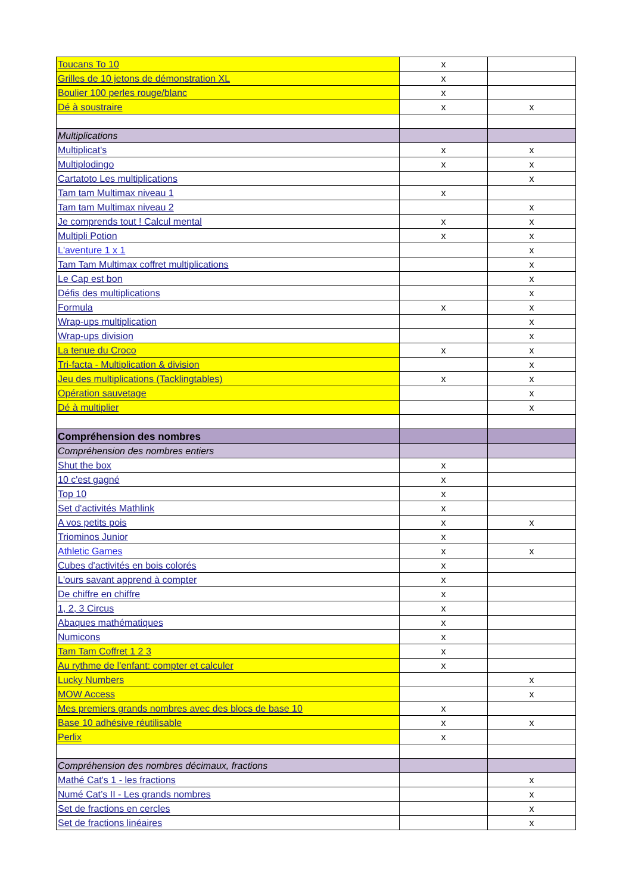| Toucans To 10 | x | |
| Grilles de 10 jetons de démonstration XL | x | |
| Boulier 100 perles rouge/blanc | x | |
| Dé à soustraire | x | x |
| Multiplications | | |
| Multiplicat's | x | x |
| Multiplodingo | x | x |
| Cartatoto Les multiplications | | x |
| Tam tam Multimax niveau 1 | x | |
| Tam tam Multimax niveau 2 | | x |
| Je comprends tout ! Calcul mental | x | x |
| Multipli Potion | x | x |
| L'aventure 1 x 1 | | x |
| Tam Tam Multimax coffret multiplications | | x |
| Le Cap est bon | | x |
| Défis des multiplications | | x |
| Formula | x | x |
| Wrap-ups multiplication | | x |
| Wrap-ups division | | x |
| La tenue du Croco | x | x |
| Tri-facta - Multiplication & division | | x |
| Jeu des multiplications (Tacklingtables) | x | x |
| Opération sauvetage | | x |
| Dé à multiplier | | x |
| Compréhension des nombres | | |
| Compréhension des nombres entiers | | |
| Shut the box | x | |
| 10 c'est gagné | x | |
| Top 10 | x | |
| Set d'activités Mathlink | x | |
| A vos petits pois | x | x |
| Triominos Junior | x | |
| Athletic Games | x | x |
| Cubes d'activités en bois colorés | x | |
| L'ours savant apprend à compter | x | |
| De chiffre en chiffre | x | |
| 1, 2, 3 Circus | x | |
| Abaques mathématiques | x | |
| Numicons | x | |
| Tam Tam Coffret 1 2 3 | x | |
| Au rythme de l'enfant: compter et calculer | x | |
| Lucky Numbers | | x |
| MOW Access | | x |
| Mes premiers grands nombres avec des blocs de base 10 | x | |
| Base 10 adhésive réutilisable | x | x |
| Perlix | x | |
| Compréhension des nombres décimaux, fractions | | |
| Mathé Cat's 1 - les fractions | | x |
| Numé Cat’s II - Les grands nombres | | x |
| Set de fractions en cercles | | x |
| Set de fractions linéaires | | x |